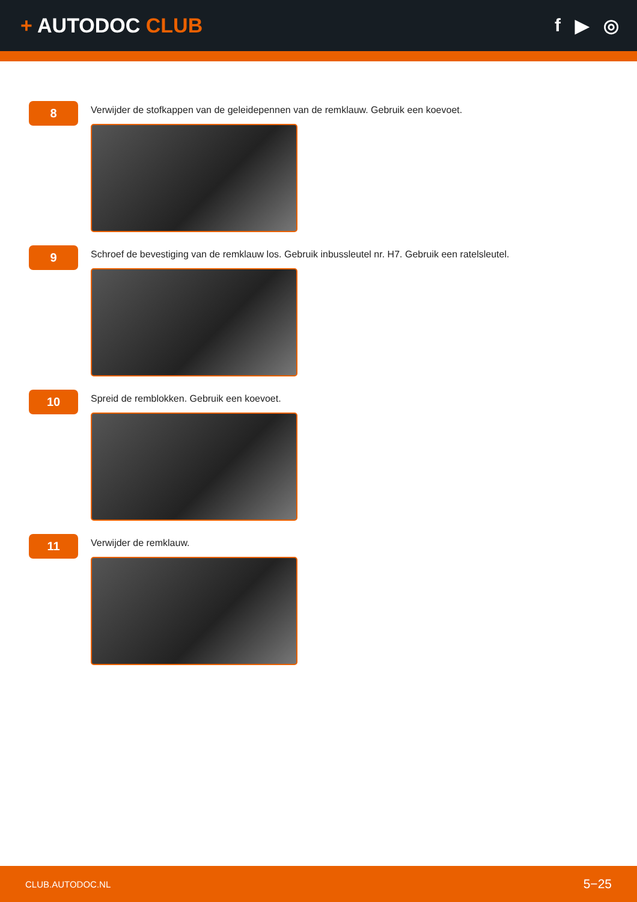+ AUTODOC CLUB f ▶ ◎
8
Verwijder de stofkappen van de geleidepennen van de remklauw. Gebruik een koevoet.
9
Schroef de bevestiging van de remklauw los. Gebruik inbussleutel nr. H7. Gebruik een ratelsleutel.
10
Spreid de remblokken. Gebruik een koevoet.
11
Verwijder de remklauw.
CLUB.AUTODOC.NL 5−25